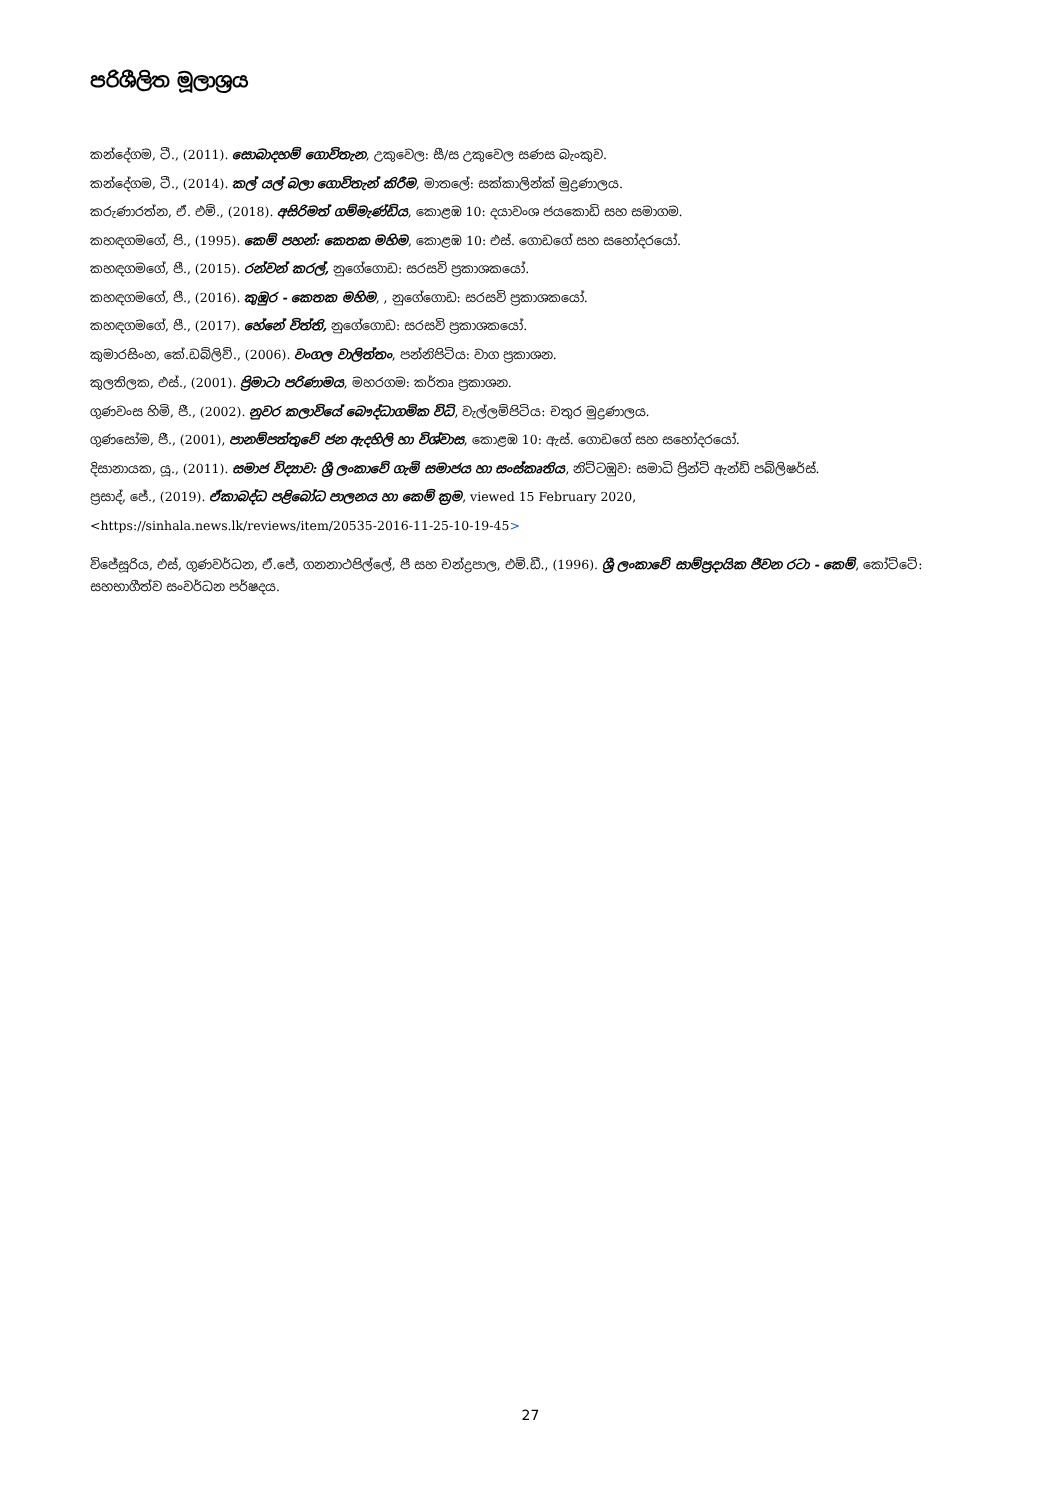පරිශීලිත මූලාශ්‍රය
කන්දේගම, ටී., (2011). සොබාදහම් ගොවිතැන, උකුවෙල: සී/ස උකුවෙල සණස බැංකුව.
කන්දේගම, ටී., (2014). කල් යල් බලා ගොවිතැන් කිරීම, මාතලේ: සක්කාලින්ක් මුද්‍රණාලය.
කරුණාරත්න, ඒ. එම්., (2018). අසිරිමත් ගම්මැණ්ඩිය, කොළඹ 10: දයාවංශ ජයකොඩි සහ සමාගම.
කහඳගමගේ, පි., (1995). කෙම් පහන්: කෙතක මහිම, කොළඹ 10: එස්. ගොඩගේ සහ සහෝදරයෝ.
කහඳගමගේ, පී., (2015). රන්වන් කරල්, නුගේගොඩ: සරසවි ප්‍රකාශකයෝ.
කහඳගමගේ, පී., (2016). කුඹුර - කෙතක මහිම, , නුගේගොඩ: සරසවි ප්‍රකාශකයෝ.
කහඳගමගේ, පී., (2017). හේනේ විත්ති, නුගේගොඩ: සරසවි ප්‍රකාශකයෝ.
කුමාරසිංහ, කේ.ඩබ්ලිව්., (2006). වංගල වාලිත්තං, පන්නිපිටිය: වාග ප්‍රකාශන.
කුලතිලක, එස්., (2001). ප්‍රිමාටා පරිණාමය, මහරගම: කර්තෘ ප්‍රකාශන.
ගුණවංස හිමි, ජී., (2002). නුවර කලාවියේ බෞද්ධාගමික විධි, වැල්ලම්පිටිය: චතුර මුද්‍රණාලය.
ගුණසෝම, ජී., (2001), පානම්පත්තුවේ ජන ඇදහිලි හා විශ්වාස, කොළඹ 10: ඇස්. ගොඩගේ සහ සහෝදරයෝ.
දිසානායක, යූ., (2011). සමාජ විද්‍යාව: ශ්‍රී ලංකාවේ ගැමි සමාජය හා සංස්කෘතිය, නිට්ටඹුව: සමාධි ප්‍රින්ට් ඇන්ඩ් පබ්ලිෂර්ස්.
ප්‍රසාද්, ජේ., (2019). ඒකාබද්ධ පළිබෝධ පාලනය හා කෙම් ක්‍රම, viewed 15 February 2020,
<https://sinhala.news.lk/reviews/item/20535-2016-11-25-10-19-45>
විජේසූරිය, එස්, ගුණවර්ධන, ඒ.ජේ, ගනනාථපිල්ලේ, පී සහ චන්ද්‍රපාල, එම්.ඩී., (1996). ශ්‍රී ලංකාවේ සාම්ප්‍රදායික ජීවන රටා - කෙම්, කෝට්ටේ: සහභාගීත්ව සංවර්ධන පර්ෂදය.
27